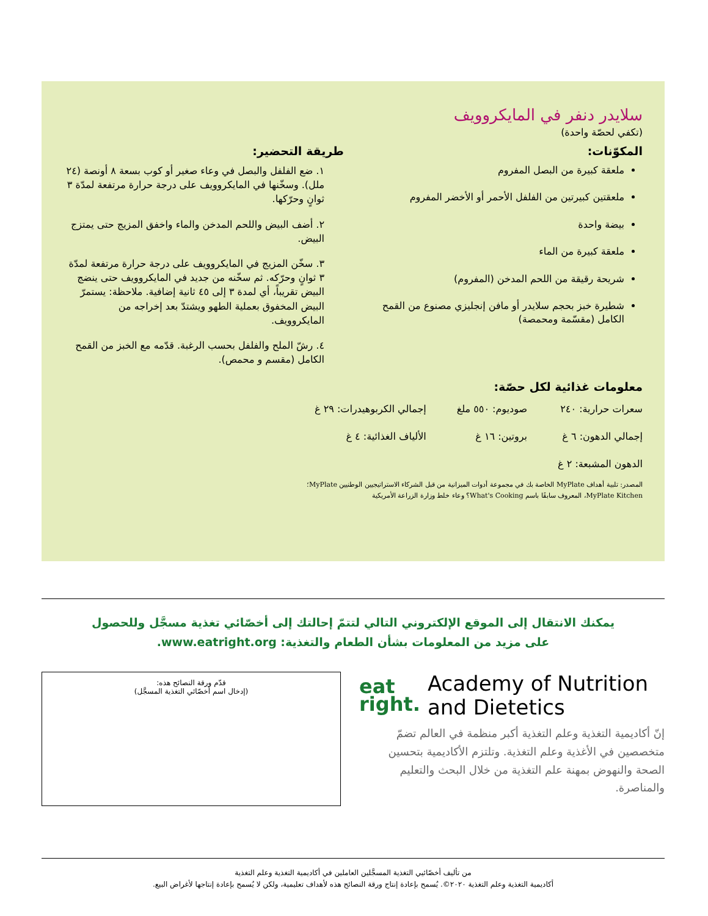سلايدر دنفر في المايكروويف
(تكفي لحصّة واحدة)
المكوّنات:
ملعقة كبيرة من البصل المفروم
ملعقتين كبيرتين من الفلفل الأحمر أو الأخضر المفروم
بيضة واحدة
ملعقة كبيرة من الماء
شريحة رقيقة من اللحم المدخن (المفروم)
شطيرة خبز بحجم سلايدر أو مافن إنجليزي مصنوع من القمح الكامل (مقسّمة ومحمصة)
طريقة التحضير:
١. ضع الفلفل والبصل في وعاء صغير أو كوب بسعة ٨ أونصة (٢٤ ملل). وسخّنها في المايكروويف على درجة حرارة مرتفعة لمدّة ٣ ثوانٍ وحرّكها.
٢. أضف البيض واللحم المدخن والماء واخفق المزيج حتى يمتزج البيض.
٣. سخّن المزيج في المايكروويف على درجة حرارة مرتفعة لمدّة ٣ ثوانٍ وحرّكه. ثم سخّنه من جديد في المايكروويف حتى ينضج البيض تقريباً، أي لمدة ٣ إلى ٤٥ ثانية إضافية. ملاحظة: يستمرّ البيض المخفوق بعملية الطهو ويشتدّ بعد إخراجه من المايكروويف.
٤. رشّ الملح والفلفل بحسب الرغبة. قدّمه مع الخبز من القمح الكامل (مقسم و محمص).
معلومات غذائية لكل حصّة:
| سعرات حرارية: ٢٤٠ | صوديوم: ٥٥٠ ملغ | إجمالي الكربوهيدرات: ٢٩ غ |
| إجمالي الدهون: ٦ غ | بروتين: ١٦ غ | الألياف الغذائية: ٤ غ |
| الدهون المشبعة: ٢ غ | | |
المصدر: تلبية أهداف MyPlate الخاصة بك في مجموعة أدوات الميزانية من قبل الشركاء الاستراتيجيين الوطنيين MyPlate؛
MyPlate Kitchen، المعروف سابقًا باسم What's Cooking؟ وعاء خلط وزارة الزراعة الأمريكية
يمكنك الانتقال إلى الموقع الإلكتروني التالي لتتمّ إحالتك إلى أخصّائي تغذية مسجَّل وللحصول
على مزيد من المعلومات بشأن الطعام والتغذية: www.eatright.org.
eat
right.
Academy of Nutrition
and Dietetics
إنّ أكاديمية التغذية وعلم التغذية أكبر منظمة في العالم تضمّ متخصصين في الأغذية وعلم التغذية. وتلتزم الأكاديمية بتحسين الصحة والنهوض بمهنة علم التغذية من خلال البحث والتعليم والمناصرة.
قدّم ورقة النصائح هذه:
(إدخال اسم أخصّائي التغذية المسجَّل)
من تأليف أخصّائيي التغذية المسجَّلين العاملين في أكاديمية التغذية وعلم التغذية
أكاديمية التغذية وعلم التغذية ٢٠٢٠©. يُسمح بإعادة إنتاج ورقة النصائح هذه لأهداف تعليمية، ولكن لا يُسمح بإعادة إنتاجها لأغراض البيع.